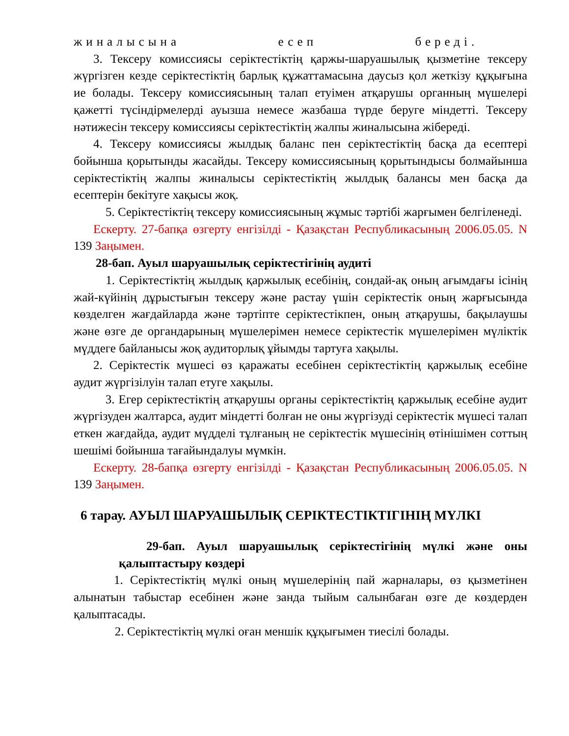жиналысына есеп береді.
3. Тексеру комиссиясы серіктестіктің қаржы-шаруашылық қызметіне тексеру жүргізген кезде серіктестіктің барлық құжаттамасына даусыз қол жеткізу құқығына ие болады. Тексеру комиссиясының талап етуімен атқарушы органның мүшелері қажетті түсіндірмелерді ауызша немесе жазбаша түрде беруге міндетті. Тексеру нәтижесін тексеру комиссиясы серіктестіктің жалпы жиналысына жібереді.
4. Тексеру комиссиясы жылдық баланс пен серіктестіктің басқа да есептері бойынша қорытынды жасайды. Тексеру комиссиясының қорытындысы болмайынша серіктестіктің жалпы жиналысы серіктестіктің жылдық балансы мен басқа да есептерін бекітуге хақысы жоқ.
5. Серіктестіктің тексеру комиссиясының жұмыс тәртібі жарғымен белгіленеді.
Ескерту. 27-бапқа өзгерту енгізілді - Қазақстан Республикасының 2006.05.05. N 139 Заңымен.
28-бап. Ауыл шаруашылық серіктестігінің аудиті
1. Серіктестіктің жылдық қаржылық есебінің, сондай-ақ оның ағымдағы ісінің жай-күйінің дұрыстығын тексеру және растау үшін серіктестік оның жарғысында көзделген жағдайларда және тәртіпте серіктестікпен, оның атқарушы, бақылаушы және өзге де органдарының мүшелерімен немесе серіктестік мүшелерімен мүліктік мүддеге байланысы жоқ аудиторлық ұйымды тартуға хақылы.
2. Серіктестік мүшесі өз қаражаты есебінен серіктестіктің қаржылық есебіне аудит жүргізілуін талап етуге хақылы.
3. Егер серіктестіктің атқарушы органы серіктестіктің қаржылық есебіне аудит жүргізуден жалтарса, аудит міндетті болған не оны жүргізуді серіктестік мүшесі талап еткен жағдайда, аудит мүдделі тұлғаның не серіктестік мүшесінің өтінішімен соттың шешімі бойынша тағайындалуы мүмкін.
Ескерту. 28-бапқа өзгерту енгізілді - Қазақстан Республикасының 2006.05.05. N 139 Заңымен.
6 тарау. АУЫЛ ШАРУАШЫЛЫҚ СЕРІКТЕСТІКТІГІНІҢ МҮЛКІ
29-бап. Ауыл шаруашылық серіктестігінің мүлкі және оны қалыптастыру көздері
1. Серіктестіктің мүлкі оның мүшелерінің пай жарналары, өз қызметінен алынатын табыстар есебінен және занда тыйым салынбаған өзге де көздерден қалыптасады.
2. Серіктестіктің мүлкі оған меншік құқығымен тиесілі болады.